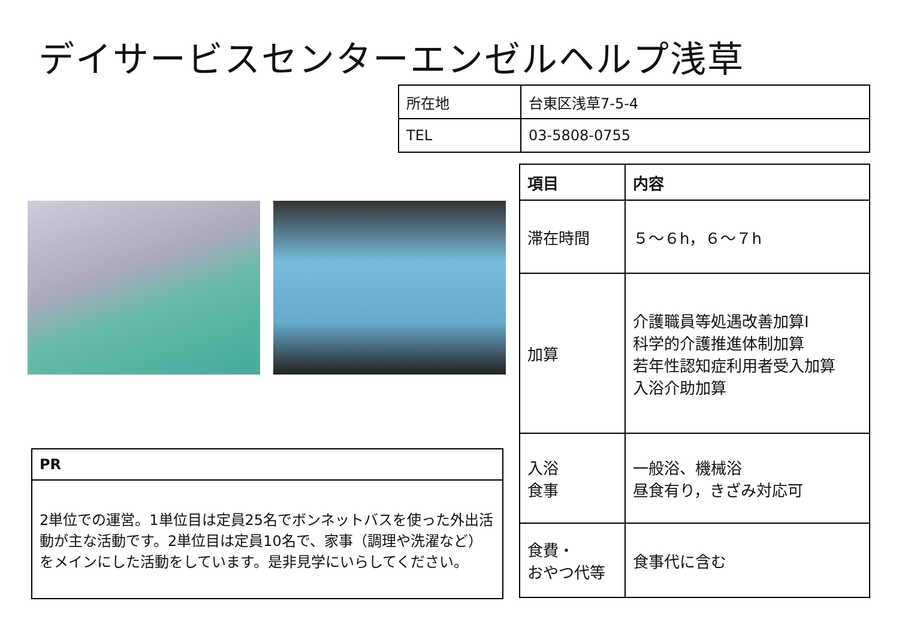デイサービスセンターエンゼルヘルプ浅草
| 所在地 | 台東区浅草7-5-4 |
| TEL | 03-5808-0755 |
| 項目 | 内容 |
| --- | --- |
| 滞在時間 | ５～６h，６～７h |
| 加算 | 介護職員等処遇改善加算Ⅰ 科学的介護推進体制加算 若年性認知症利用者受入加算 入浴介助加算 |
| 入浴 食事 | 一般浴、機械浴 昼食有り，きざみ対応可 |
| 食費・ おやつ代等 | 食事代に含む |
| PR |
| --- |
| 2単位での運営。1単位目は定員25名でボンネットバスを使った外出活動が主な活動です。2単位目は定員10名で、家事（調理や洗濯など）をメインにした活動をしています。是非見学にいらしてください。 |